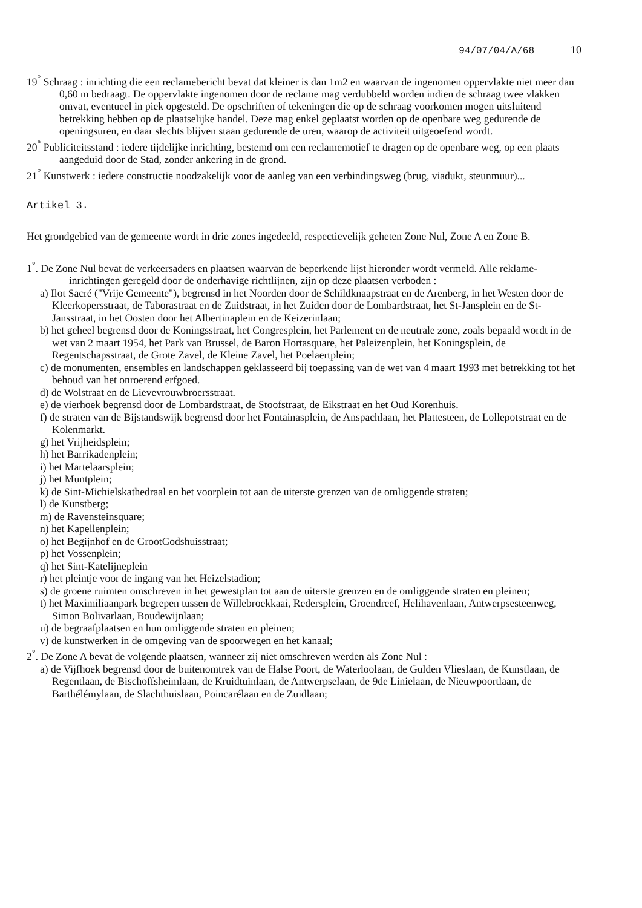94/07/04/A/68 10
19<sup>°</sup> Schraag : inrichting die een reclamebericht bevat dat kleiner is dan 1m2 en waarvan de ingenomen oppervlakte niet meer dan 0,60 m bedraagt. De oppervlakte ingenomen door de reclame mag verdubbeld worden indien de schraag twee vlakken omvat, eventueel in piek opgesteld. De opschriften of tekeningen die op de schraag voorkomen mogen uitsluitend betrekking hebben op de plaatselijke handel. Deze mag enkel geplaatst worden op de openbare weg gedurende de openingsuren, en daar slechts blijven staan gedurende de uren, waarop de activiteit uitgeoefend wordt.
20<sup>°</sup> Publiciteitsstand : iedere tijdelijke inrichting, bestemd om een reclamemotief te dragen op de openbare weg, op een plaats aangeduid door de Stad, zonder ankering in de grond.
21<sup>°</sup> Kunstwerk : iedere constructie noodzakelijk voor de aanleg van een verbindingsweg (brug, viadukt, steunmuur)...
Artikel 3.
Het grondgebied van de gemeente wordt in drie zones ingedeeld, respectievelijk geheten Zone Nul, Zone A en Zone B.
1<sup>°</sup>. De Zone Nul bevat de verkeersaders en plaatsen waarvan de beperkende lijst hieronder wordt vermeld. Alle reklame-inrichtingen geregeld door de onderhavige richtlijnen, zijn op deze plaatsen verboden :
a) Ilot Sacré ("Vrije Gemeente"), begrensd in het Noorden door de Schildknaapstraat en de Arenberg, in het Westen door de Kleerkopersstraat, de Taborastraat en de Zuidstraat, in het Zuiden door de Lombardstraat, het St-Jansplein en de St-Jansstraat, in het Oosten door het Albertinaplein en de Keizerinlaan;
b) het geheel begrensd door de Koningsstraat, het Congresplein, het Parlement en de neutrale zone, zoals bepaald wordt in de wet van 2 maart 1954, het Park van Brussel, de Baron Hortasquare, het Paleizenplein, het Koningsplein, de Regentschapsstraat, de Grote Zavel, de Kleine Zavel, het Poelaertplein;
c) de monumenten, ensembles en landschappen geklasseerd bij toepassing van de wet van 4 maart 1993 met betrekking tot het behoud van het onroerend erfgoed.
d) de Wolstraat en de Lievevrouwbroersstraat.
e) de vierhoek begrensd door de Lombardstraat, de Stoofstraat, de Eikstraat en het Oud Korenhuis.
f) de straten van de Bijstandswijk begrensd door het Fontainasplein, de Anspachlaan, het Plattesteen, de Lollepotstraat en de Kolenmarkt.
g) het Vrijheidsplein;
h) het Barrikadenplein;
i) het Martelaarsplein;
j) het Muntplein;
k) de Sint-Michielskathedraal en het voorplein tot aan de uiterste grenzen van de omliggende straten;
l) de Kunstberg;
m) de Ravensteinsquare;
n) het Kapellenplein;
o) het Begijnhof en de GrootGodshuisstraat;
p) het Vossenplein;
q) het Sint-Katelijneplein
r) het pleintje voor de ingang van het Heizelstadion;
s) de groene ruimten omschreven in het gewestplan tot aan de uiterste grenzen en de omliggende straten en pleinen;
t) het Maximiliaanpark begrepen tussen de Willebroekkaai, Redersplein, Groendreef, Helihavenlaan, Antwerpsesteenweg, Simon Bolivarlaan, Boudewijnlaan;
u) de begraafplaatsen en hun omliggende straten en pleinen;
v) de kunstwerken in de omgeving van de spoorwegen en het kanaal;
2<sup>°</sup>. De Zone A bevat de volgende plaatsen, wanneer zij niet omschreven werden als Zone Nul :
a) de Vijfhoek begrensd door de buitenomtrek van de Halse Poort, de Waterloolaan, de Gulden Vlieslaan, de Kunstlaan, de Regentlaan, de Bischoffsheimlaan, de Kruidtuinlaan, de Antwerpselaan, de 9de Linielaan, de Nieuwpoortlaan, de Barthélémylaan, de Slachthuislaan, Poincarélaan en de Zuidlaan;